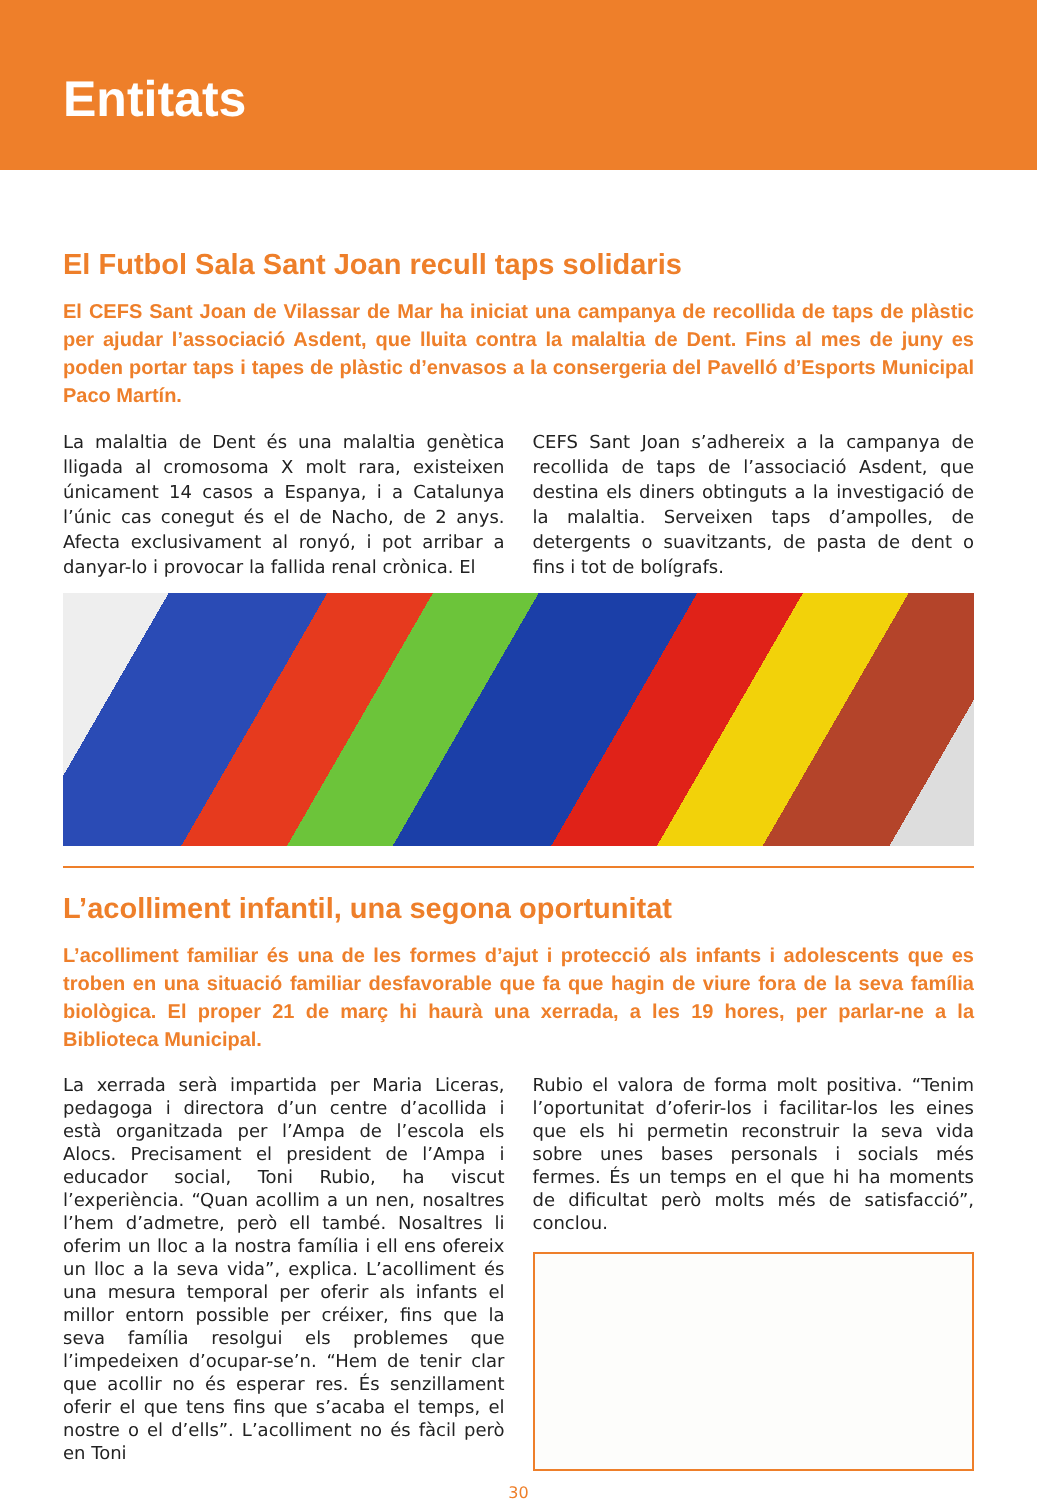Entitats
El Futbol Sala Sant Joan recull taps solidaris
El CEFS Sant Joan de Vilassar de Mar ha iniciat una campanya de recollida de taps de plàstic per ajudar l’associació Asdent, que lluita contra la malaltia de Dent. Fins al mes de juny es poden portar taps i tapes de plàstic d’envasos a la consergeria del Pavelló d’Esports Municipal Paco Martín.
La malaltia de Dent és una malaltia genètica lligada al cromosoma X molt rara, existeixen únicament 14 casos a Espanya, i a Catalunya l’únic cas conegut és el de Nacho, de 2 anys. Afecta exclusivament al ronyó, i pot arribar a danyar-lo i provocar la fallida renal crònica. El
CEFS Sant Joan s’adhereix a la campanya de recollida de taps de l’associació Asdent, que destina els diners obtinguts a la investigació de la malaltia. Serveixen taps d’ampolles, de detergents o suavitzants, de pasta de dent o fins i tot de bolígrafs.
L’acolliment infantil, una segona oportunitat
L’acolliment familiar és una de les formes d’ajut i protecció als infants i adolescents que es troben en una situació familiar desfavorable que fa que hagin de viure fora de la seva família biològica. El proper 21 de març hi haurà una xerrada, a les 19 hores, per parlar-ne a la Biblioteca Municipal.
La xerrada serà impartida per Maria Liceras, pedagoga i directora d’un centre d’acollida i està organitzada per l’Ampa de l’escola els Alocs. Precisament el president de l’Ampa i educador social, Toni Rubio, ha viscut l’experiència. “Quan acollim a un nen, nosaltres l’hem d’admetre, però ell també. Nosaltres li oferim un lloc a la nostra família i ell ens ofereix un lloc a la seva vida”, explica. L’acolliment és una mesura temporal per oferir als infants el millor entorn possible per créixer, fins que la seva família resolgui els problemes que l’impedeixen d’ocupar-se’n. “Hem de tenir clar que acollir no és esperar res. És senzillament oferir el que tens fins que s’acaba el temps, el nostre o el d’ells”. L’acolliment no és fàcil però en Toni
Rubio el valora de forma molt positiva. “Tenim l’oportunitat d’oferir-los i facilitar-los les eines que els hi permetin reconstruir la seva vida sobre unes bases personals i socials més fermes. És un temps en el que hi ha moments de dificultat però molts més de satisfacció”, conclou.
30